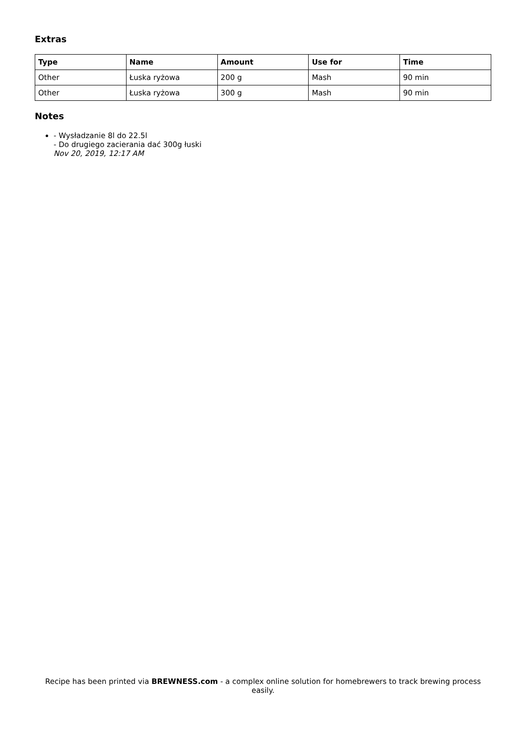Extras
| Type | Name | Amount | Use for | Time |
| --- | --- | --- | --- | --- |
| Other | Łuska ryżowa | 200 g | Mash | 90 min |
| Other | Łuska ryżowa | 300 g | Mash | 90 min |
Notes
- Wysładzanie 8l do 22.5l
- Do drugiego zacierania dać 300g łuski
Nov 20, 2019, 12:17 AM
Recipe has been printed via BREWNESS.com - a complex online solution for homebrewers to track brewing process easily.